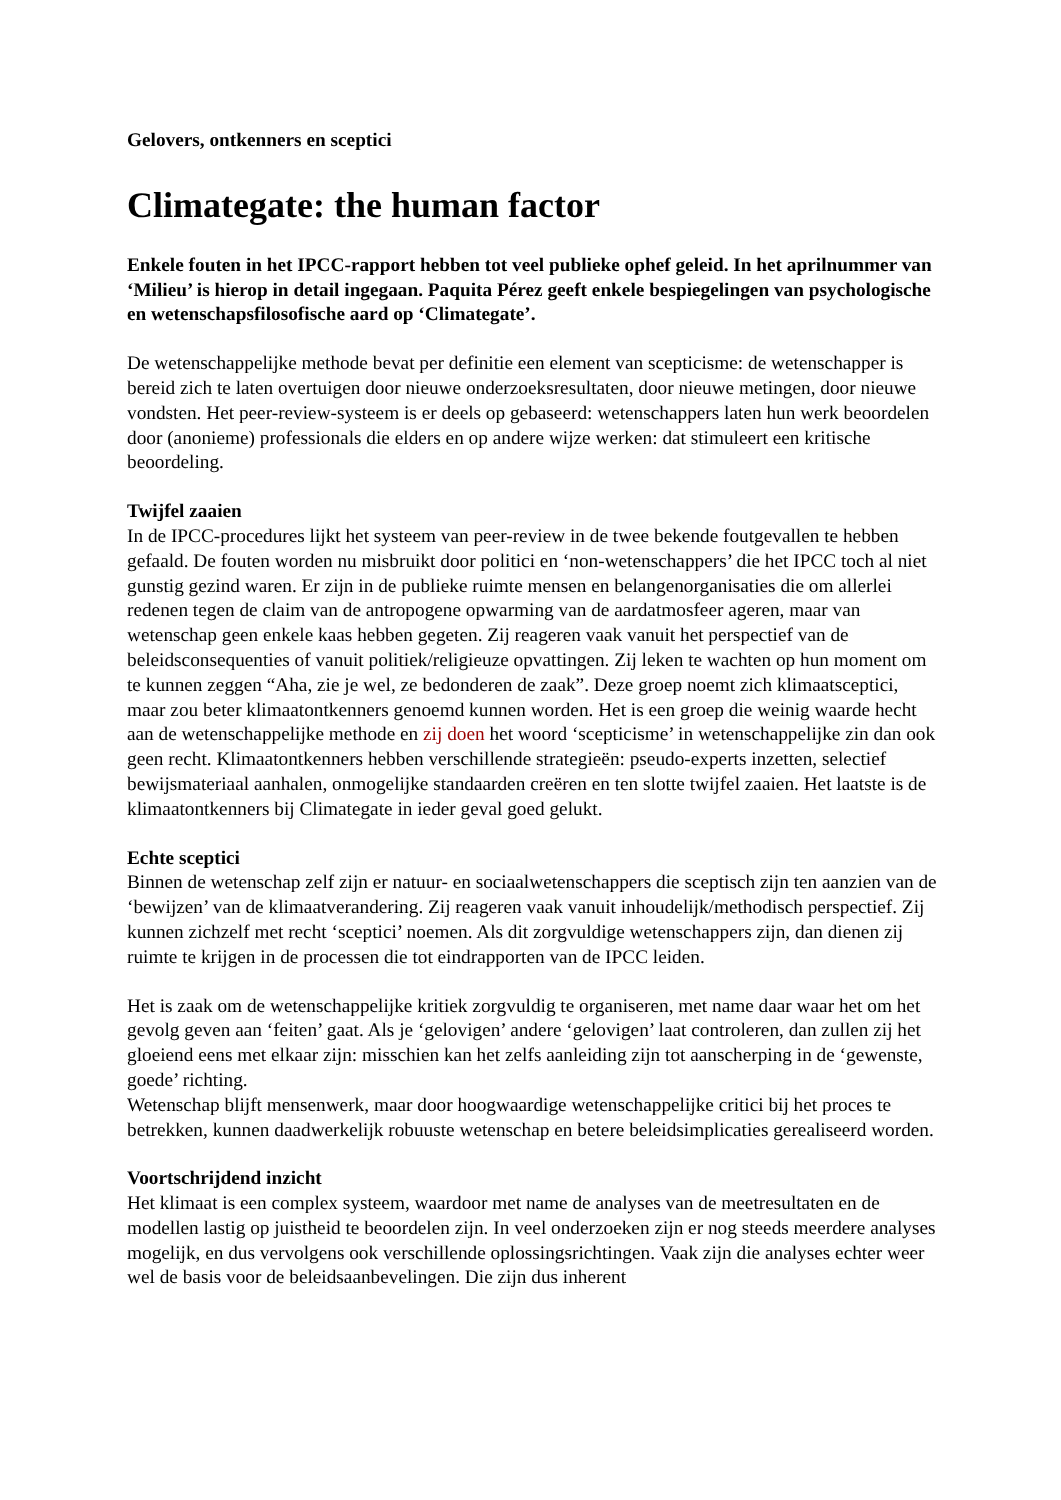Gelovers, ontkenners en sceptici
Climategate: the human factor
Enkele fouten in het IPCC-rapport hebben tot veel publieke ophef geleid. In het aprilnummer van ‘Milieu’ is hierop in detail ingegaan. Paquita Pérez geeft enkele bespiegelingen van psychologische en wetenschapsfilosofische aard op ‘Climategate’.
De wetenschappelijke methode bevat per definitie een element van scepticisme: de wetenschapper is bereid zich te laten overtuigen door nieuwe onderzoeksresultaten, door nieuwe metingen, door nieuwe vondsten. Het peer-review-systeem is er deels op gebaseerd: wetenschappers laten hun werk beoordelen door (anonieme) professionals die elders en op andere wijze werken: dat stimuleert een kritische beoordeling.
Twijfel zaaien
In de IPCC-procedures lijkt het systeem van peer-review in de twee bekende foutgevallen te hebben gefaald. De fouten worden nu misbruikt door politici en ‘non-wetenschappers’ die het IPCC toch al niet gunstig gezind waren. Er zijn in de publieke ruimte mensen en belangenorganisaties die om allerlei redenen tegen de claim van de antropogene opwarming van de aardatmosfeer ageren, maar van wetenschap geen enkele kaas hebben gegeten. Zij reageren vaak vanuit het perspectief van de beleidsconsequenties of vanuit politiek/religieuze opvattingen. Zij leken te wachten op hun moment om te kunnen zeggen “Aha, zie je wel, ze bedonderen de zaak”. Deze groep noemt zich klimaatsceptici, maar zou beter klimaatontkenners genoemd kunnen worden. Het is een groep die weinig waarde hecht aan de wetenschappelijke methode en zij doen het woord ‘scepticisme’ in wetenschappelijke zin dan ook geen recht. Klimaatontkenners hebben verschillende strategieën: pseudo-experts inzetten, selectief bewijsmateriaal aanhalen, onmogelijke standaarden creëren en ten slotte twijfel zaaien. Het laatste is de klimaatontkenners bij Climategate in ieder geval goed gelukt.
Echte sceptici
Binnen de wetenschap zelf zijn er natuur- en sociaalwetenschappers die sceptisch zijn ten aanzien van de ‘bewijzen’ van de klimaatverandering. Zij reageren vaak vanuit inhoudelijk/methodisch perspectief. Zij kunnen zichzelf met recht ‘sceptici’ noemen. Als dit zorgvuldige wetenschappers zijn, dan dienen zij ruimte te krijgen in de processen die tot eindrapporten van de IPCC leiden.
Het is zaak om de wetenschappelijke kritiek zorgvuldig te organiseren, met name daar waar het om het gevolg geven aan ‘feiten’ gaat. Als je ‘gelovigen’ andere ‘gelovigen’ laat controleren, dan zullen zij het gloeiend eens met elkaar zijn: misschien kan het zelfs aanleiding zijn tot aanscherping in de ‘gewenste, goede’ richting.
Wetenschap blijft mensenwerk, maar door hoogwaardige wetenschappelijke critici bij het proces te betrekken, kunnen daadwerkelijk robuuste wetenschap en betere beleidsimplicaties gerealiseerd worden.
Voortschrijdend inzicht
Het klimaat is een complex systeem, waardoor met name de analyses van de meetresultaten en de modellen lastig op juistheid te beoordelen zijn. In veel onderzoeken zijn er nog steeds meerdere analyses mogelijk, en dus vervolgens ook verschillende oplossingsrichtingen. Vaak zijn die analyses echter weer wel de basis voor de beleidsaanbevelingen. Die zijn dus inherent